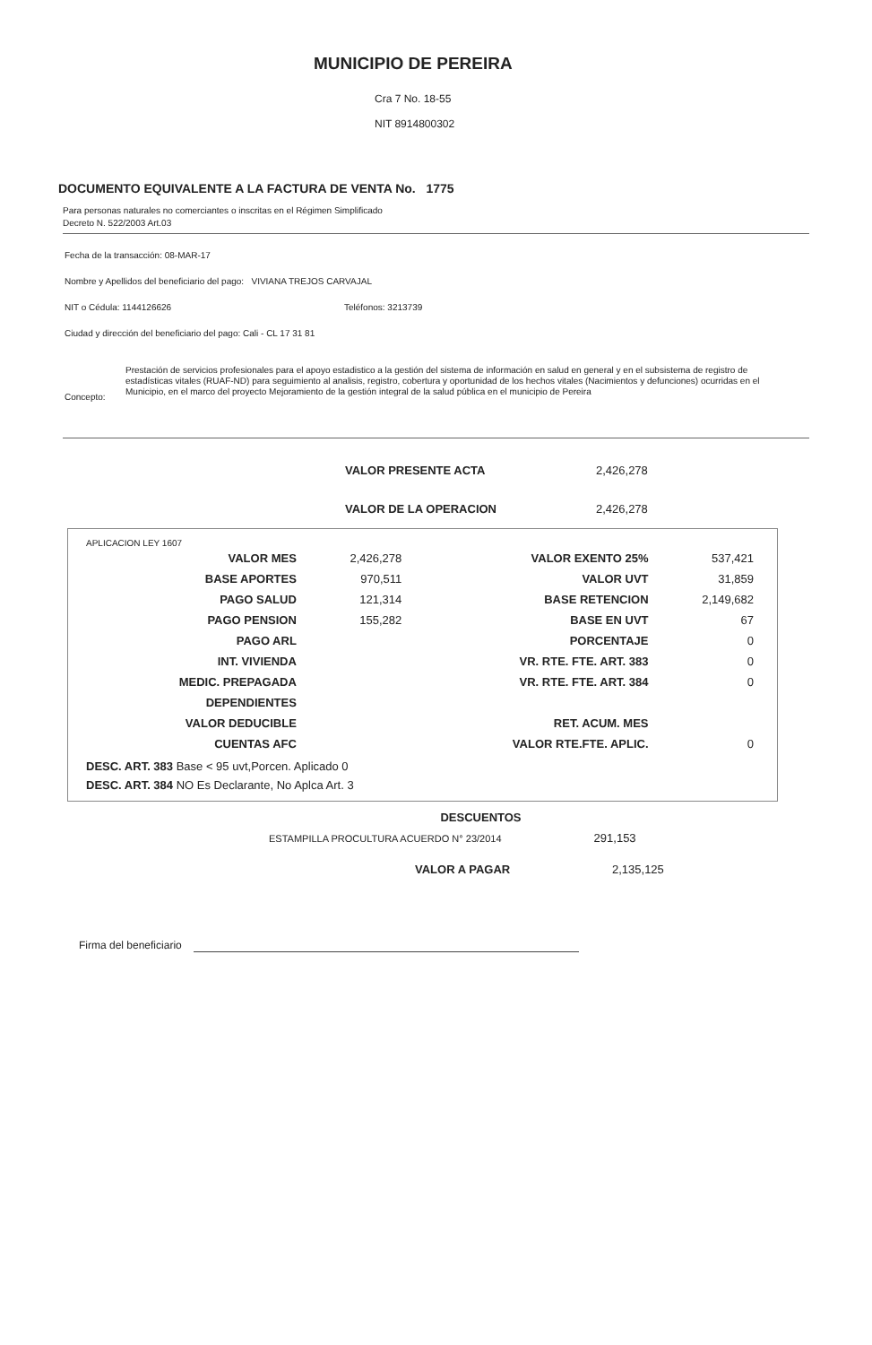MUNICIPIO DE PEREIRA
Cra 7 No. 18-55
NIT 8914800302
DOCUMENTO EQUIVALENTE A LA FACTURA DE VENTA No. 1775
Para personas naturales no comerciantes o inscritas en el Régimen Simplificado
Decreto N. 522/2003 Art.03
Fecha de la transacción: 08-MAR-17
Nombre y Apellidos del beneficiario del pago: VIVIANA TREJOS CARVAJAL
NIT o Cédula: 1144126626 Teléfonos: 3213739
Ciudad y dirección del beneficiario del pago: Cali - CL 17 31 81
Concepto:
Prestación de servicios profesionales para el apoyo estadistico a la gestión del sistema de información en salud en general y en el subsistema de registro de estadísticas vitales (RUAF-ND) para seguimiento al analisis, registro, cobertura y oportunidad de los hechos vitales (Nacimientos y defunciones) ocurridas en el Municipio, en el marco del proyecto Mejoramiento de la gestión integral de la salud pública en el municipio de Pereira
VALOR PRESENTE ACTA 2,426,278
VALOR DE LA OPERACION 2,426,278
APLICACION LEY 1607
| VALOR MES | 2,426,278 | VALOR EXENTO 25% | 537,421 |
| BASE APORTES | 970,511 | VALOR UVT | 31,859 |
| PAGO SALUD | 121,314 | BASE RETENCION | 2,149,682 |
| PAGO PENSION | 155,282 | BASE EN UVT | 67 |
| PAGO ARL | | PORCENTAJE | 0 |
| INT. VIVIENDA | | VR. RTE. FTE. ART. 383 | 0 |
| MEDIC. PREPAGADA | | VR. RTE. FTE. ART. 384 | 0 |
| DEPENDIENTES | | | |
| VALOR DEDUCIBLE | | RET. ACUM. MES | |
| CUENTAS AFC | | VALOR RTE.FTE. APLIC. | 0 |
DESC. ART. 383 Base < 95 uvt,Porcen. Aplicado 0
DESC. ART. 384 NO Es Declarante, No Aplca Art. 3
DESCUENTOS
ESTAMPILLA PROCULTURA ACUERDO N° 23/2014 291,153
VALOR A PAGAR 2,135,125
Firma del beneficiario